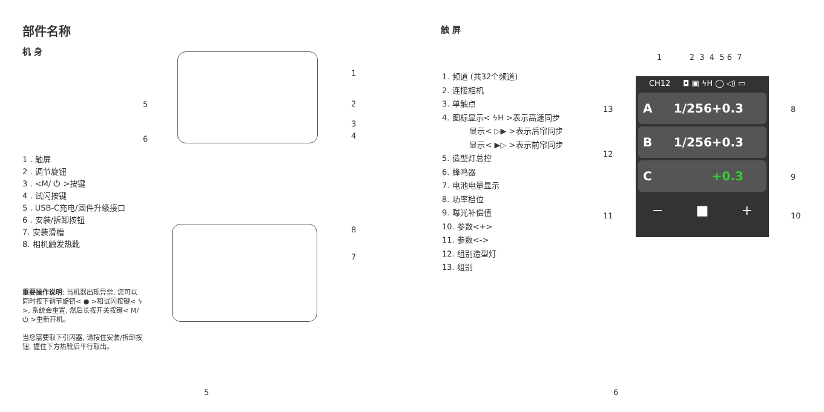部件名称
机 身
1
2
3
4
5
6
8
7
1 . 触屏
2 . 调节旋钮
3 . <M/ ⏻ >按键
4 . 试闪按键
5 . USB-C充电/固件升级接口
6 . 安装/拆卸按钮
7. 安装滑槽
8. 相机触发热靴
重要操作说明: 当机器出现异常, 您可以同时按下调节旋钮< ● >和试闪按键< ϟ >, 系统会重置, 然后长按开关按键< M/⏻ >重新开机。
当您需要取下引闪器, 请按住安装/拆卸按钮, 握住下方热靴后平行取出。
5
触 屏
1. 频道 (共32个频道)
2. 连接相机
3. 单触点
4. 图标显示< ϟH >表示高速同步
显示< ▷▶ >表示后帘同步
显示< ▶▷ >表示前帘同步
5. 造型灯总控
6. 蜂鸣器
7. 电池电量显示
8. 功率档位
9. 曝光补偿值
10. 参数<+>
11. 参数<->
12. 组别造型灯
13. 组别
1 2 3 4 5 6 7
CH12 ◘ ▣ ϟH ◯ ◁) ▭
A 1/256+0.3
B 1/256+0.3
C +0.3
− ■ +
13
12
11
8
9
10
6